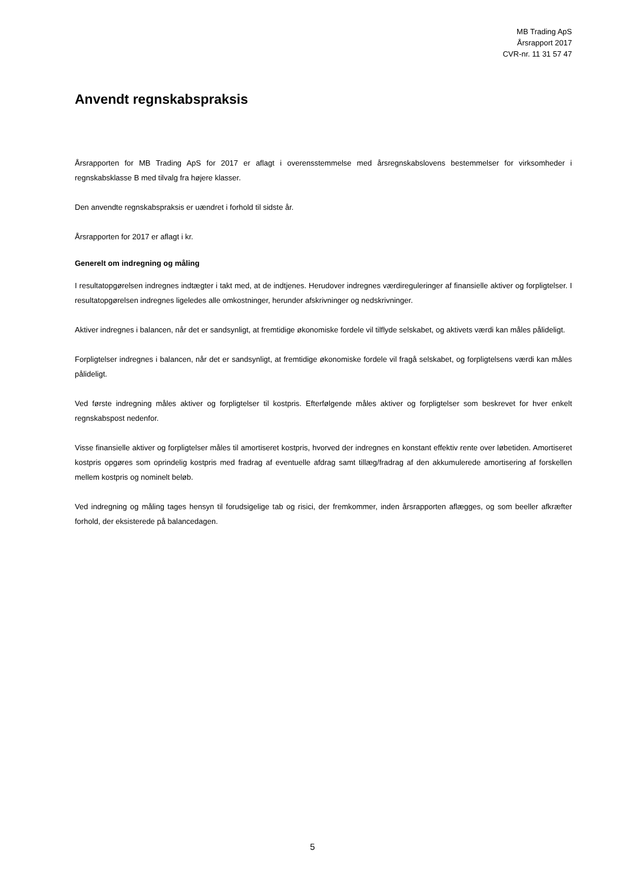MB Trading ApS
Årsrapport 2017
CVR-nr. 11 31 57 47
Anvendt regnskabspraksis
Årsrapporten for MB Trading ApS for 2017 er aflagt i overensstemmelse med årsregnskabslovens bestemmelser for virksomheder i regnskabsklasse B med tilvalg fra højere klasser.
Den anvendte regnskabspraksis er uændret i forhold til sidste år.
Årsrapporten for 2017 er aflagt i kr.
Generelt om indregning og måling
I resultatopgørelsen indregnes indtægter i takt med, at de indtjenes. Herudover indregnes værdireguleringer af finansielle aktiver og forpligtelser. I resultatopgørelsen indregnes ligeledes alle omkostninger, herunder afskrivninger og nedskrivninger.
Aktiver indregnes i balancen, når det er sandsynligt, at fremtidige økonomiske fordele vil tilflyde selskabet, og aktivets værdi kan måles pålideligt.
Forpligtelser indregnes i balancen, når det er sandsynligt, at fremtidige økonomiske fordele vil fragå selskabet, og forpligtelsens værdi kan måles pålideligt.
Ved første indregning måles aktiver og forpligtelser til kostpris. Efterfølgende måles aktiver og forpligtelser som beskrevet for hver enkelt regnskabspost nedenfor.
Visse finansielle aktiver og forpligtelser måles til amortiseret kostpris, hvorved der indregnes en konstant effektiv rente over løbetiden. Amortiseret kostpris opgøres som oprindelig kostpris med fradrag af eventuelle afdrag samt tillæg/fradrag af den akkumulerede amortisering af forskellen mellem kostpris og nominelt beløb.
Ved indregning og måling tages hensyn til forudsigelige tab og risici, der fremkommer, inden årsrapporten aflægges, og som beeller afkræfter forhold, der eksisterede på balancedagen.
5